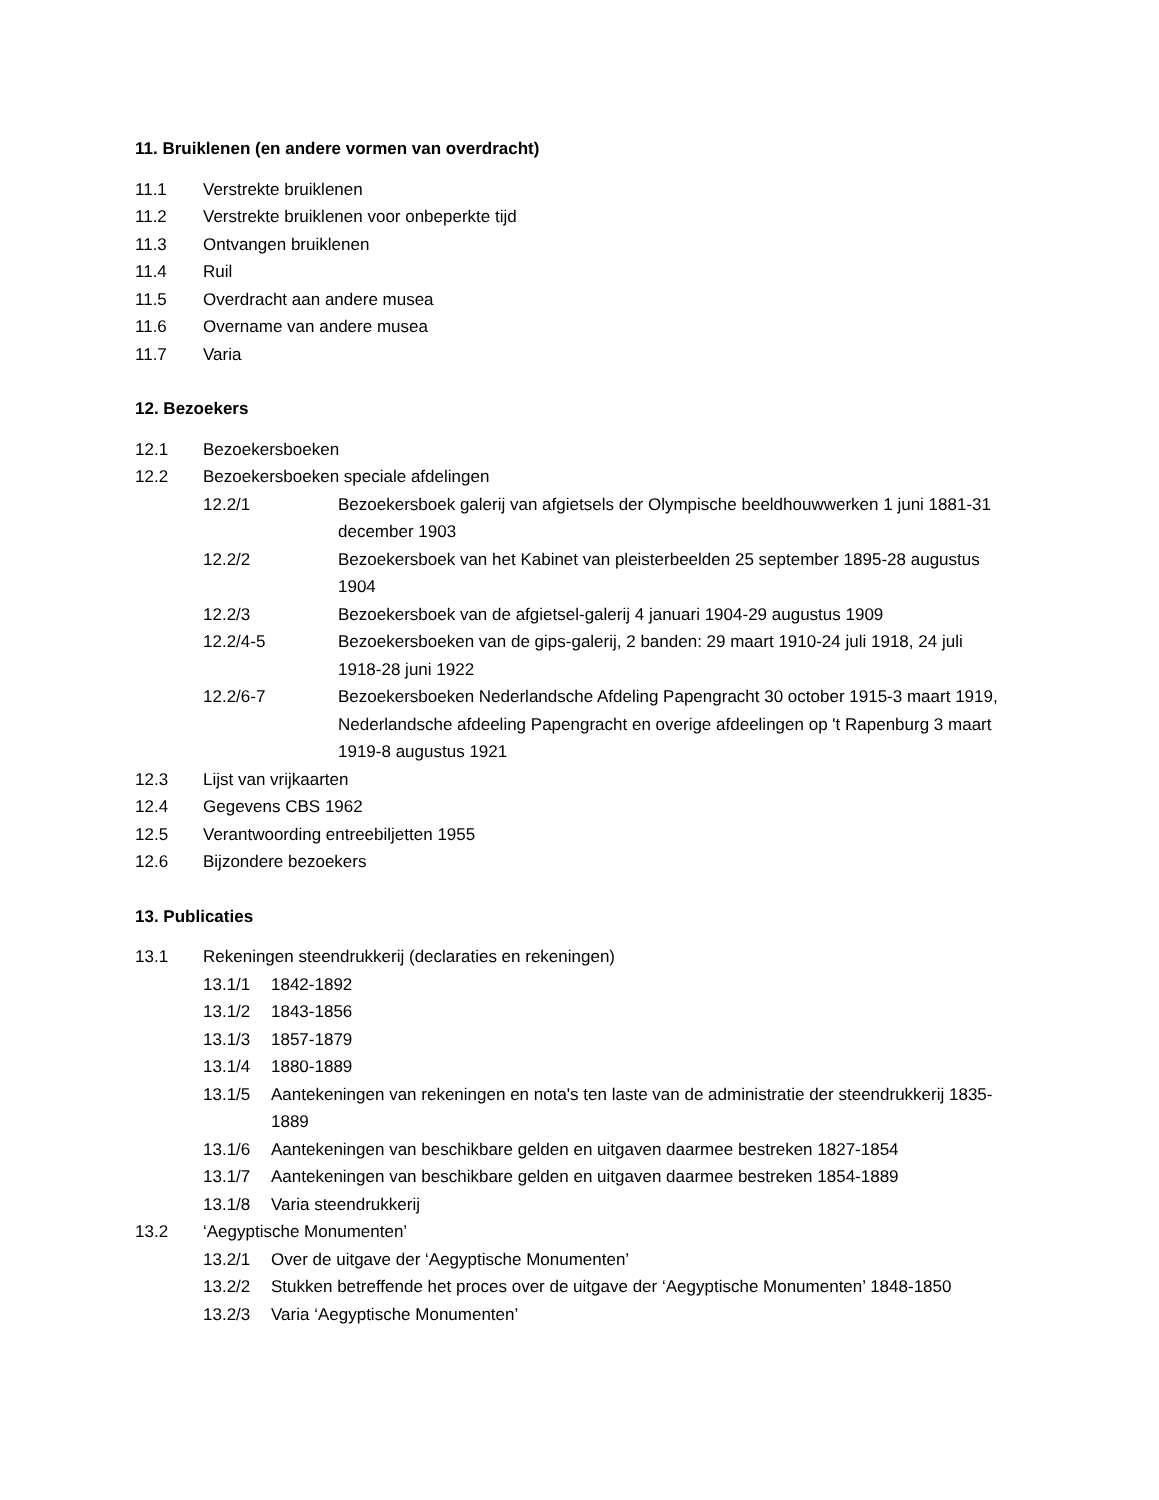11. Bruiklenen (en andere vormen van overdracht)
11.1 Verstrekte bruiklenen
11.2 Verstrekte bruiklenen voor onbeperkte tijd
11.3 Ontvangen bruiklenen
11.4 Ruil
11.5 Overdracht aan andere musea
11.6 Overname van andere musea
11.7 Varia
12. Bezoekers
12.1 Bezoekersboeken
12.2 Bezoekersboeken speciale afdelingen
12.2/1 Bezoekersboek galerij van afgietsels der Olympische beeldhouwwerken 1 juni 1881-31 december 1903
12.2/2 Bezoekersboek van het Kabinet van pleisterbeelden 25 september 1895-28 augustus 1904
12.2/3 Bezoekersboek van de afgietsel-galerij 4 januari 1904-29 augustus 1909
12.2/4-5 Bezoekersboeken van de gips-galerij, 2 banden: 29 maart 1910-24 juli 1918, 24 juli 1918-28 juni 1922
12.2/6-7 Bezoekersboeken Nederlandsche Afdeling Papengracht 30 october 1915-3 maart 1919, Nederlandsche afdeeling Papengracht en overige afdeelingen op 't Rapenburg 3 maart 1919-8 augustus 1921
12.3 Lijst van vrijkaarten
12.4 Gegevens CBS 1962
12.5 Verantwoording entreebiljetten 1955
12.6 Bijzondere bezoekers
13. Publicaties
13.1 Rekeningen steendrukkerij (declaraties en rekeningen)
13.1/1 1842-1892
13.1/2 1843-1856
13.1/3 1857-1879
13.1/4 1880-1889
13.1/5 Aantekeningen van rekeningen en nota's ten laste van de administratie der steendrukkerij 1835-1889
13.1/6 Aantekeningen van beschikbare gelden en uitgaven daarmee bestreken 1827-1854
13.1/7 Aantekeningen van beschikbare gelden en uitgaven daarmee bestreken 1854-1889
13.1/8 Varia steendrukkerij
13.2 ‘Aegyptische Monumenten’
13.2/1 Over de uitgave der ‘Aegyptische Monumenten’
13.2/2 Stukken betreffende het proces over de uitgave der ‘Aegyptische Monumenten’ 1848-1850
13.2/3 Varia ‘Aegyptische Monumenten’